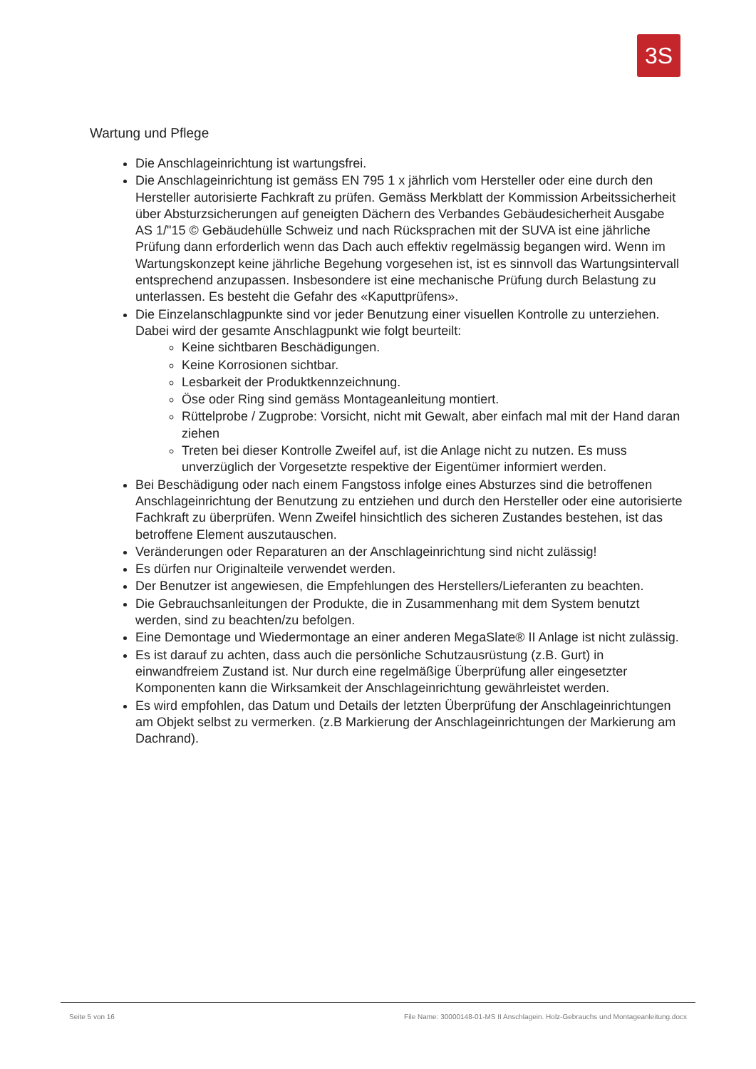3S
Wartung und Pflege
Die Anschlageinrichtung ist wartungsfrei.
Die Anschlageinrichtung ist gemäss EN 795 1 x jährlich vom Hersteller oder eine durch den Hersteller autorisierte Fachkraft zu prüfen. Gemäss Merkblatt der Kommission Arbeitssicherheit über Absturzsicherungen auf geneigten Dächern des Verbandes Gebäudesicherheit Ausgabe AS 1/"15 © Gebäudehülle Schweiz und nach Rücksprachen mit der SUVA ist eine jährliche Prüfung dann erforderlich wenn das Dach auch effektiv regelmässig begangen wird. Wenn im Wartungskonzept keine jährliche Begehung vorgesehen ist, ist es sinnvoll das Wartungsintervall entsprechend anzupassen. Insbesondere ist eine mechanische Prüfung durch Belastung zu unterlassen. Es besteht die Gefahr des «Kaputtprüfens».
Die Einzelanschlagpunkte sind vor jeder Benutzung einer visuellen Kontrolle zu unterziehen. Dabei wird der gesamte Anschlagpunkt wie folgt beurteilt:
Keine sichtbaren Beschädigungen.
Keine Korrosionen sichtbar.
Lesbarkeit der Produktkennzeichnung.
Öse oder Ring sind gemäss Montageanleitung montiert.
Rüttelprobe / Zugprobe: Vorsicht, nicht mit Gewalt, aber einfach mal mit der Hand daran ziehen
Treten bei dieser Kontrolle Zweifel auf, ist die Anlage nicht zu nutzen. Es muss unverzüglich der Vorgesetzte respektive der Eigentümer informiert werden.
Bei Beschädigung oder nach einem Fangstoss infolge eines Absturzes sind die betroffenen Anschlageinrichtung der Benutzung zu entziehen und durch den Hersteller oder eine autorisierte Fachkraft zu überprüfen. Wenn Zweifel hinsichtlich des sicheren Zustandes bestehen, ist das betroffene Element auszutauschen.
Veränderungen oder Reparaturen an der Anschlageinrichtung sind nicht zulässig!
Es dürfen nur Originalteile verwendet werden.
Der Benutzer ist angewiesen, die Empfehlungen des Herstellers/Lieferanten zu beachten.
Die Gebrauchsanleitungen der Produkte, die in Zusammenhang mit dem System benutzt werden, sind zu beachten/zu befolgen.
Eine Demontage und Wiedermontage an einer anderen MegaSlate® II Anlage ist nicht zulässig.
Es ist darauf zu achten, dass auch die persönliche Schutzausrüstung (z.B. Gurt) in einwandfreiem Zustand ist. Nur durch eine regelmäßige Überprüfung aller eingesetzter Komponenten kann die Wirksamkeit der Anschlageinrichtung gewährleistet werden.
Es wird empfohlen, das Datum und Details der letzten Überprüfung der Anschlageinrichtungen am Objekt selbst zu vermerken. (z.B Markierung der Anschlageinrichtungen der Markierung am Dachrand).
Seite 5 von 16 File Name: 30000148-01-MS II Anschlagein. Holz-Gebrauchs und Montageanleitung.docx